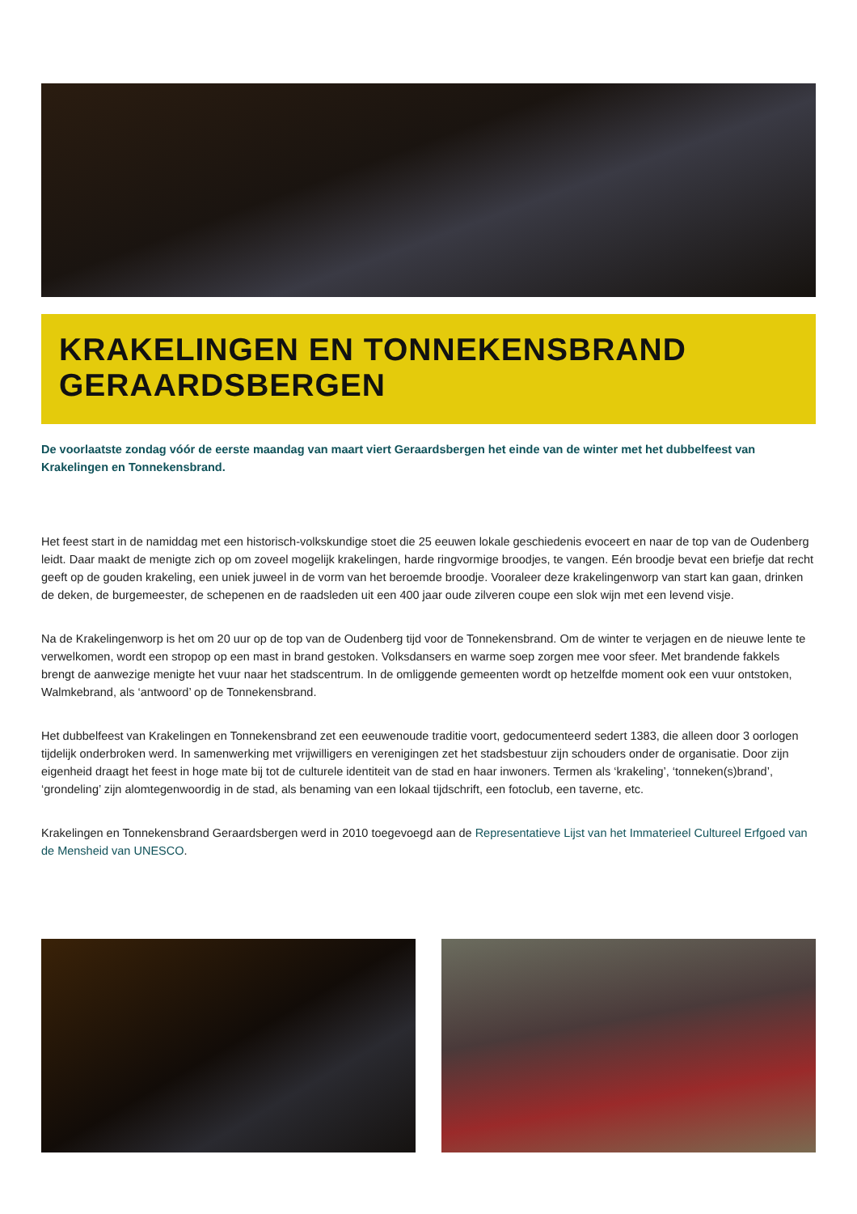KRAKELINGEN EN TONNEKENSBRAND GERAARDSBERGEN
De voorlaatste zondag vóór de eerste maandag van maart viert Geraardsbergen het einde van de winter met het dubbelfeest van Krakelingen en Tonnekensbrand.
Het feest start in de namiddag met een historisch-volkskundige stoet die 25 eeuwen lokale geschiedenis evoceert en naar de top van de Oudenberg leidt. Daar maakt de menigte zich op om zoveel mogelijk krakelingen, harde ringvormige broodjes, te vangen. Eén broodje bevat een briefje dat recht geeft op de gouden krakeling, een uniek juweel in de vorm van het beroemde broodje. Vooraleer deze krakelingenworp van start kan gaan, drinken de deken, de burgemeester, de schepenen en de raadsleden uit een 400 jaar oude zilveren coupe een slok wijn met een levend visje.
Na de Krakelingenworp is het om 20 uur op de top van de Oudenberg tijd voor de Tonnekensbrand. Om de winter te verjagen en de nieuwe lente te verwelkomen, wordt een stropop op een mast in brand gestoken. Volksdansers en warme soep zorgen mee voor sfeer. Met brandende fakkels brengt de aanwezige menigte het vuur naar het stadscentrum. In de omliggende gemeenten wordt op hetzelfde moment ook een vuur ontstoken, Walmkebrand, als ‘antwoord’ op de Tonnekensbrand.
Het dubbelfeest van Krakelingen en Tonnekensbrand zet een eeuwenoude traditie voort, gedocumenteerd sedert 1383, die alleen door 3 oorlogen tijdelijk onderbroken werd. In samenwerking met vrijwilligers en verenigingen zet het stadsbestuur zijn schouders onder de organisatie. Door zijn eigenheid draagt het feest in hoge mate bij tot de culturele identiteit van de stad en haar inwoners. Termen als ‘krakeling’, ‘tonneken(s)brand’, ‘grondeling’ zijn alomtegenwoordig in de stad, als benaming van een lokaal tijdschrift, een fotoclub, een taverne, etc.
Krakelingen en Tonnekensbrand Geraardsbergen werd in 2010 toegevoegd aan de Representatieve Lijst van het Immaterieel Cultureel Erfgoed van de Mensheid van UNESCO.